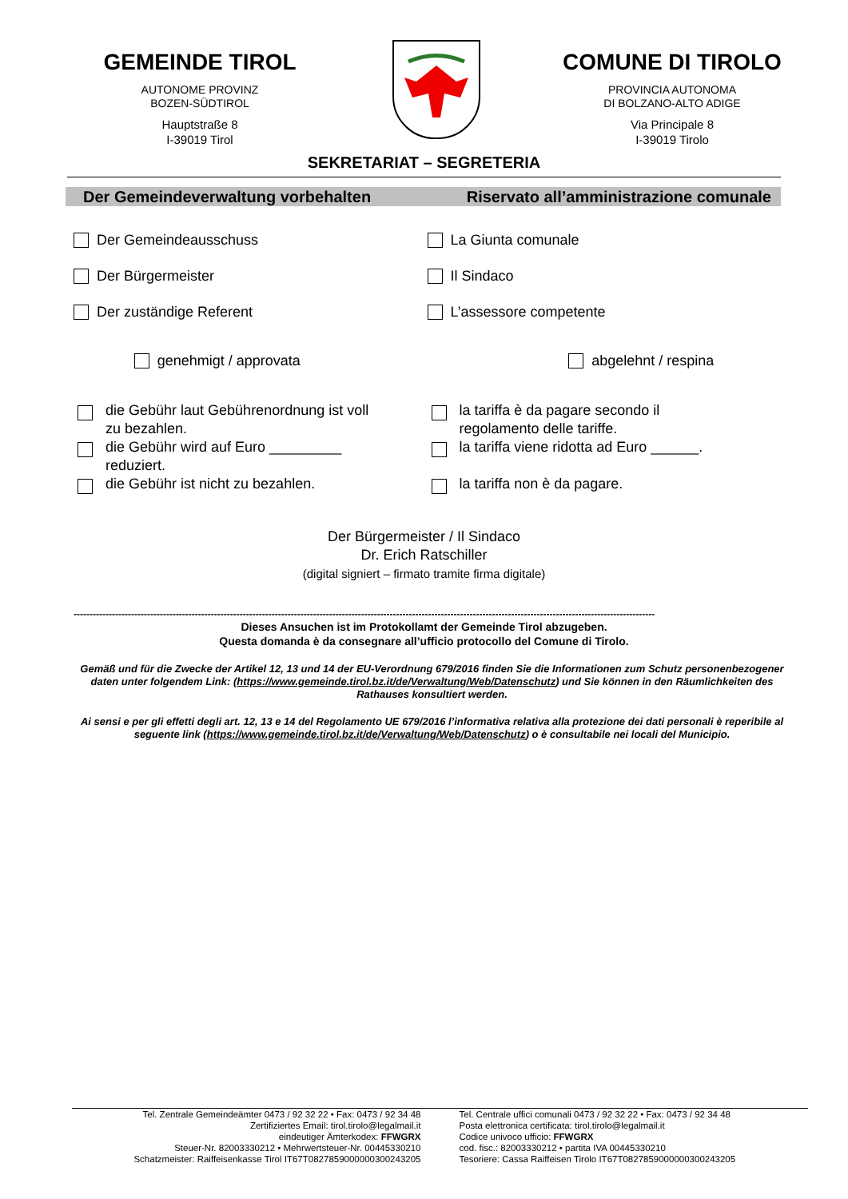GEMEINDE TIROL
AUTONOME PROVINZ
BOZEN-SÜDTIROL
Hauptstraße 8
I-39019 Tirol
COMUNE DI TIROLO
PROVINCIA AUTONOMA
DI BOLZANO-ALTO ADIGE
Via Principale 8
I-39019 Tirolo
SEKRETARIAT – SEGRETERIA
Der Gemeindeverwaltung vorbehalten Riservato all’amministrazione comunale
Der Gemeindeausschuss
Der Bürgermeister
Der zuständige Referent
La Giunta comunale
Il Sindaco
L’assessore competente
genehmigt / approvata abgelehnt / respina
die Gebühr laut Gebührenordnung ist voll
zu bezahlen.
die Gebühr wird auf Euro _________
reduziert.
die Gebühr ist nicht zu bezahlen.
la tariffa è da pagare secondo il
regolamento delle tariffe.
la tariffa viene ridotta ad Euro ______.
la tariffa non è da pagare.
Der Bürgermeister / Il Sindaco
Dr. Erich Ratschiller
(digital signiert – firmato tramite firma digitale)
--------------------------------------------------------------------------------------------------------------------------------------------------------------------------------------
Dieses Ansuchen ist im Protokollamt der Gemeinde Tirol abzugeben.
Questa domanda è da consegnare all’ufficio protocollo del Comune di Tirolo.
Gemäß und für die Zwecke der Artikel 12, 13 und 14 der EU-Verordnung 679/2016 finden Sie die Informationen zum Schutz personenbezogener daten unter folgendem Link: (https://www.gemeinde.tirol.bz.it/de/Verwaltung/Web/Datenschutz) und Sie können in den Räumlichkeiten des Rathauses konsultiert werden.
Ai sensi e per gli effetti degli art. 12, 13 e 14 del Regolamento UE 679/2016 l’informativa relativa alla protezione dei dati personali è reperibile al seguente link (https://www.gemeinde.tirol.bz.it/de/Verwaltung/Web/Datenschutz) o è consultabile nei locali del Municipio.
Tel. Zentrale Gemeindeämter 0473 / 92 32 22 • Fax: 0473 / 92 34 48
Zertifiziertes Email: tirol.tirolo@legalmail.it
eindeutiger Ämterkodex: FFWGRX
Steuer-Nr. 82003330212 • Mehrwertsteuer-Nr. 00445330210
Schatzmeister: Raiffeisenkasse Tirol IT67T0827859000000300243205
Tel. Centrale uffici comunali 0473 / 92 32 22 • Fax: 0473 / 92 34 48
Posta elettronica certificata: tirol.tirolo@legalmail.it
Codice univoco ufficio: FFWGRX
cod. fisc.: 82003330212 • partita IVA 00445330210
Tesoriere: Cassa Raiffeisen Tirolo IT67T0827859000000300243205